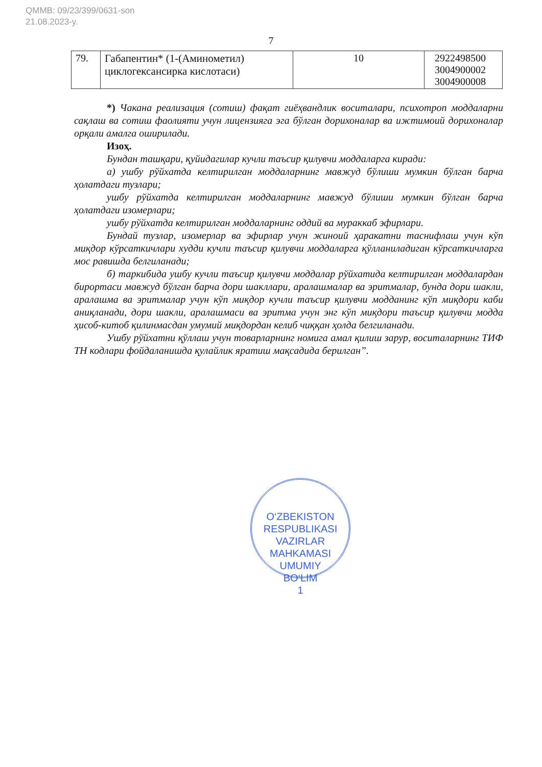QMMB: 09/23/399/0631-son
21.08.2023-y.
7
| 79. | Габапентин* (1-(Аминометил) циклогексансирка кислотаси) | 10 | 2922498500 3004900002 3004900008 |
*) Чакана реализация (сотиш) фақат гиёҳвандлик воситалари, психотроп моддаларни сақлаш ва сотиш фаолияти учун лицензияга эга бўлган дорихоналар ва ижтимоий дорихоналар орқали амалга оширилади.
Изоҳ.
Бундан ташқари, қуйидагилар кучли таъсир қилувчи моддаларга киради:
а) ушбу рўйхатда келтирилган моддаларнинг мавжуд бўлиши мумкин бўлган барча ҳолатдаги тузлари;
ушбу рўйхатда келтирилган моддаларнинг мавжуд бўлиши мумкин бўлган барча ҳолатдаги изомерлари;
ушбу рўйхатда келтирилган моддаларнинг оддий ва мураккаб эфирлари.
Бундай тузлар, изомерлар ва эфирлар учун жиноий ҳаракатни таснифлаш учун кўп миқдор кўрсаткичлари худди кучли таъсир қилувчи моддаларга қўлланиладиган кўрсаткичларга мос равишда белгиланади;
б) таркибида ушбу кучли таъсир қилувчи моддалар рўйхатида келтирилган моддалардан бирортаси мавжуд бўлган барча дори шакллари, аралашмалар ва эритмалар, бунда дори шакли, аралашма ва эритмалар учун кўп миқдор кучли таъсир қилувчи модданинг кўп миқдори каби аниқланади, дори шакли, аралашмаси ва эритма учун энг кўп миқдори таъсир қилувчи модда ҳисоб-китоб қилинмасдан умумий миқдордан келиб чиққан ҳолда белгиланади.
Ушбу рўйхатни қўллаш учун товарларнинг номига амал қилиш зарур, воситаларнинг ТИФ ТН кодлари фойдаланишда қулайлик яратиш мақсадида берилган”.
O‘ZBEKISTON RESPUBLIKASI VAZIRLAR MAHKAMASI
UMUMIY
BO‘LIM
1